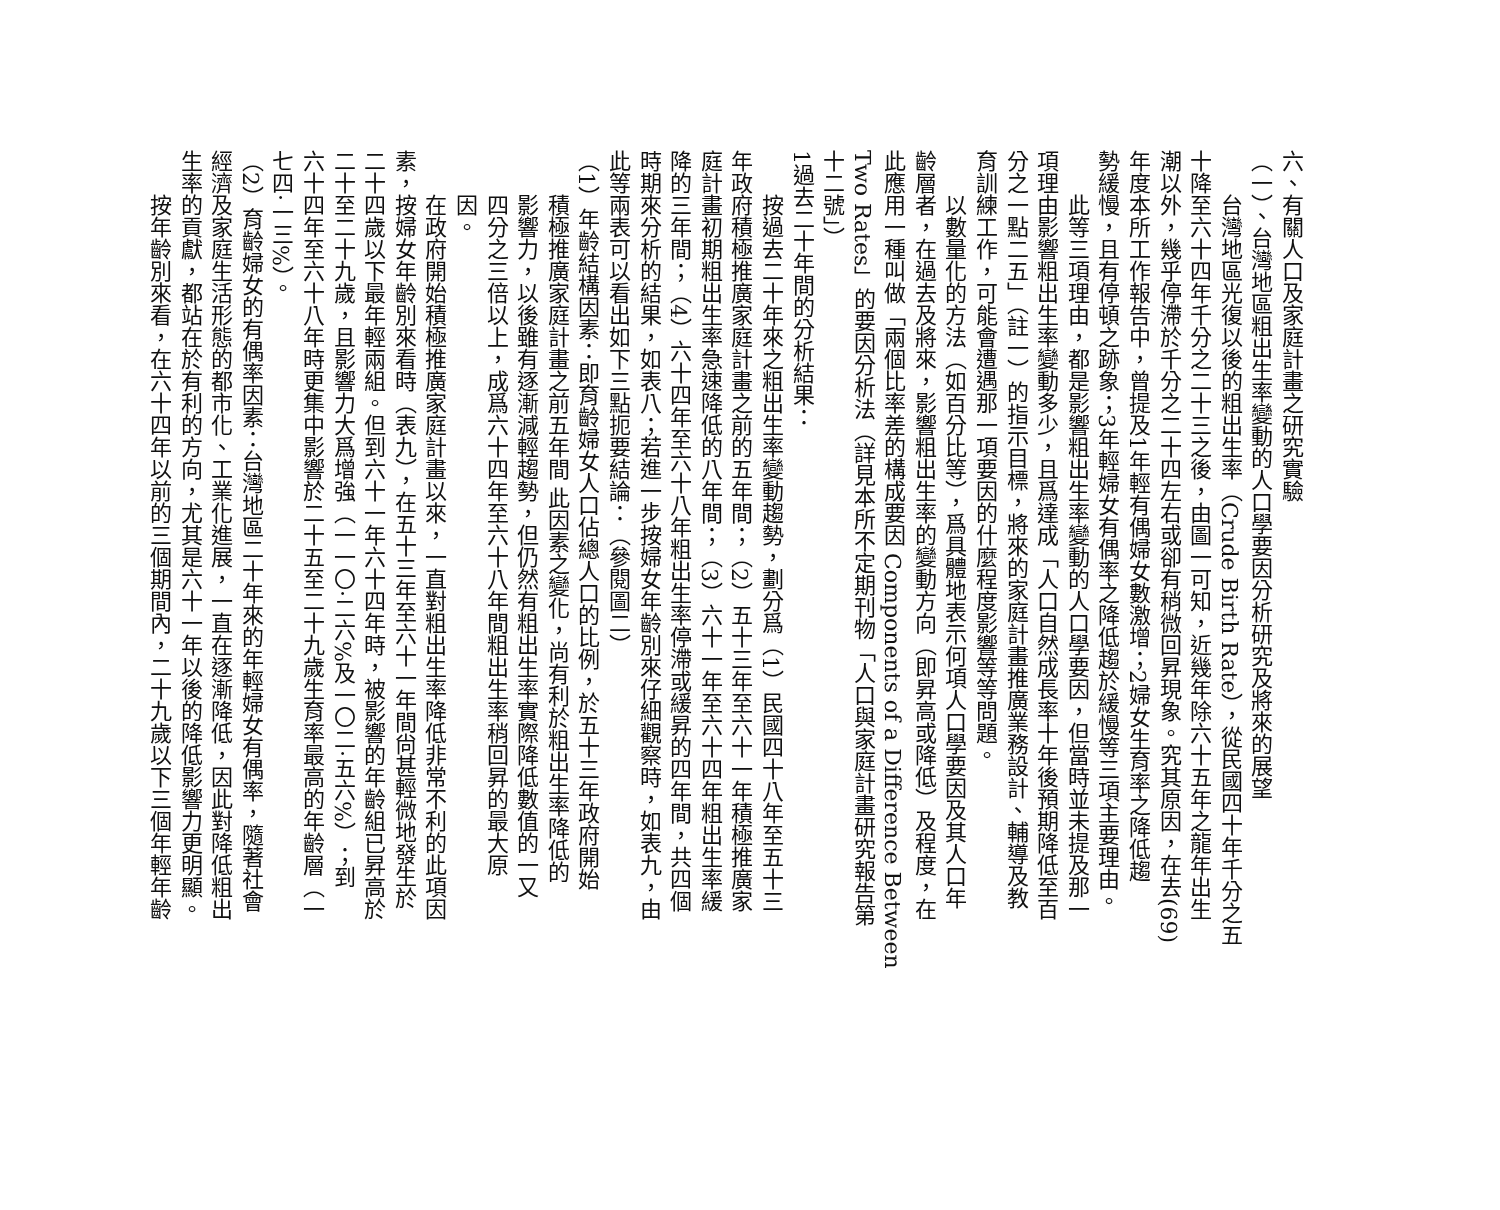六、有關人口及家庭計畫之研究實驗
（一）、台灣地區粗出生率變動的人口學要因分析研究及將來的展望
台灣地區光復以後的粗出生率（Crude Birth Rate），從民國四十年千分之五
十降至六十四年千分之二十三之後，由圖一可知，近幾年除六十五年之龍年出生
潮以外，幾乎停滯於千分之二十四左右或卻有稍微回昇現象。究其原因，在去(69)
年度本所工作報告中，曾提及1年輕有偶婦女數激增；2婦女生育率之降低趨
勢緩慢，且有停頓之跡象；3年輕婦女有偶率之降低趨於緩慢等三項主要理由。
此等三項理由，都是影響粗出生率變動的人口學要因，但當時並未提及那一
項理由影響粗出生率變動多少，且爲達成「人口自然成長率十年後預期降低至百
分之一點二五」（註一）的指示目標，將來的家庭計畫推廣業務設計、輔導及教
育訓練工作，可能會遭遇那一項要因的什麼程度影響等等問題。
以數量化的方法（如百分比等），爲具體地表示何項人口學要因及其人口年
齡層者，在過去及將來，影響粗出生率的變動方向（即昇高或降低）及程度，在
此應用一種叫做「兩個比率差的構成要因 Components of a Difference Between
Two Rates」的要因分析法（詳見本所不定期刊物「人口與家庭計畫研究報告第
十二號」）
1過去二十年間的分析結果：
按過去二十年來之粗出生率變動趨勢，劃分爲（1）民國四十八年至五十三
年政府積極推廣家庭計畫之前的五年間；（2）五十三年至六十一年積極推廣家
庭計畫初期粗出生率急速降低的八年間；（3）六十一年至六十四年粗出生率緩
降的三年間；（4）六十四年至六十八年粗出生率停滯或緩昇的四年間，共四個
時期來分析的結果，如表八；若進一步按婦女年齡別來仔細觀察時，如表九，由
此等兩表可以看出如下三點扼要結論：（參閱圖二）
（1）年齡結構因素：即育齡婦女人口佔總人口的比例，於五十三年政府開始
積極推廣家庭計畫之前五年間 此因素之變化，尚有利於粗出生率降低的
影響力，以後雖有逐漸減輕趨勢，但仍然有粗出生率實際降低數值的一又
四分之三倍以上，成爲六十四年至六十八年間粗出生率稍回昇的最大原
因。
在政府開始積極推廣家庭計畫以來，一直對粗出生率降低非常不利的此項因
素，按婦女年齡別來看時（表九），在五十三年至六十一年間尙甚輕微地發生於
二十四歲以下最年輕兩組。但到六十一年六十四年時，被影響的年齡組已昇高於
二十至二十九歲，且影響力大爲增強（一一〇·二六%及一〇二·五六%）；到
六十四年至六十八年時更集中影響於二十五至二十九歲生育率最高的年齡層（一
七四·一三%）。
（2）育齡婦女的有偶率因素：台灣地區二十年來的年輕婦女有偶率，隨著社會
經濟及家庭生活形態的都市化、工業化進展，一直在逐漸降低，因此對降低粗出
生率的貢獻，都站在於有利的方向，尤其是六十一年以後的降低影響力更明顯。
按年齡別來看，在六十四年以前的三個期間內，二十九歲以下三個年輕年齡